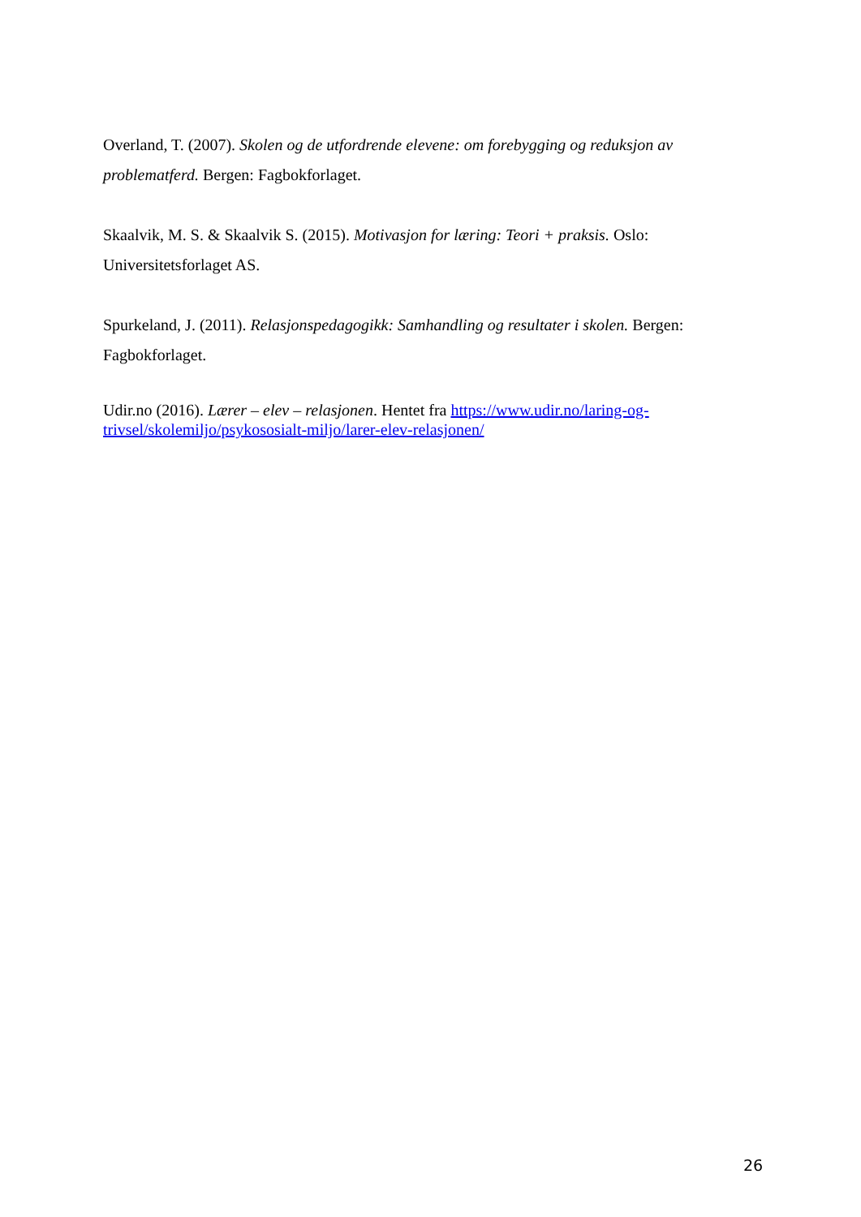Overland, T. (2007). Skolen og de utfordrende elevene: om forebygging og reduksjon av problematferd. Bergen: Fagbokforlaget.
Skaalvik, M. S. & Skaalvik S. (2015). Motivasjon for læring: Teori + praksis. Oslo: Universitetsforlaget AS.
Spurkeland, J. (2011). Relasjonspedagogikk: Samhandling og resultater i skolen. Bergen: Fagbokforlaget.
Udir.no (2016). Lærer – elev – relasjonen. Hentet fra https://www.udir.no/laring-og-trivsel/skolemiljo/psykososialt-miljo/larer-elev-relasjonen/
26